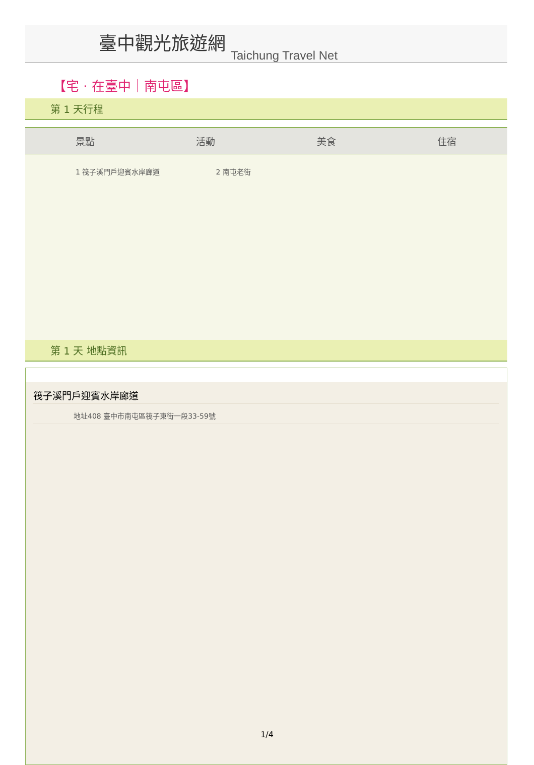臺中觀光旅遊網 Taichung Travel Net
【宅 · 在臺中｜南屯區】
第 1 天行程
| 景點 | 活動 | 美食 | 住宿 |
| --- | --- | --- | --- |
| 1 筏子溪門戶迎賓水岸廊道 2 南屯老街 | | | |
第 1 天 地點資訊
筏子溪門戶迎賓水岸廊道
地址408 臺中市南屯區筏子東街一段33-59號
1/4